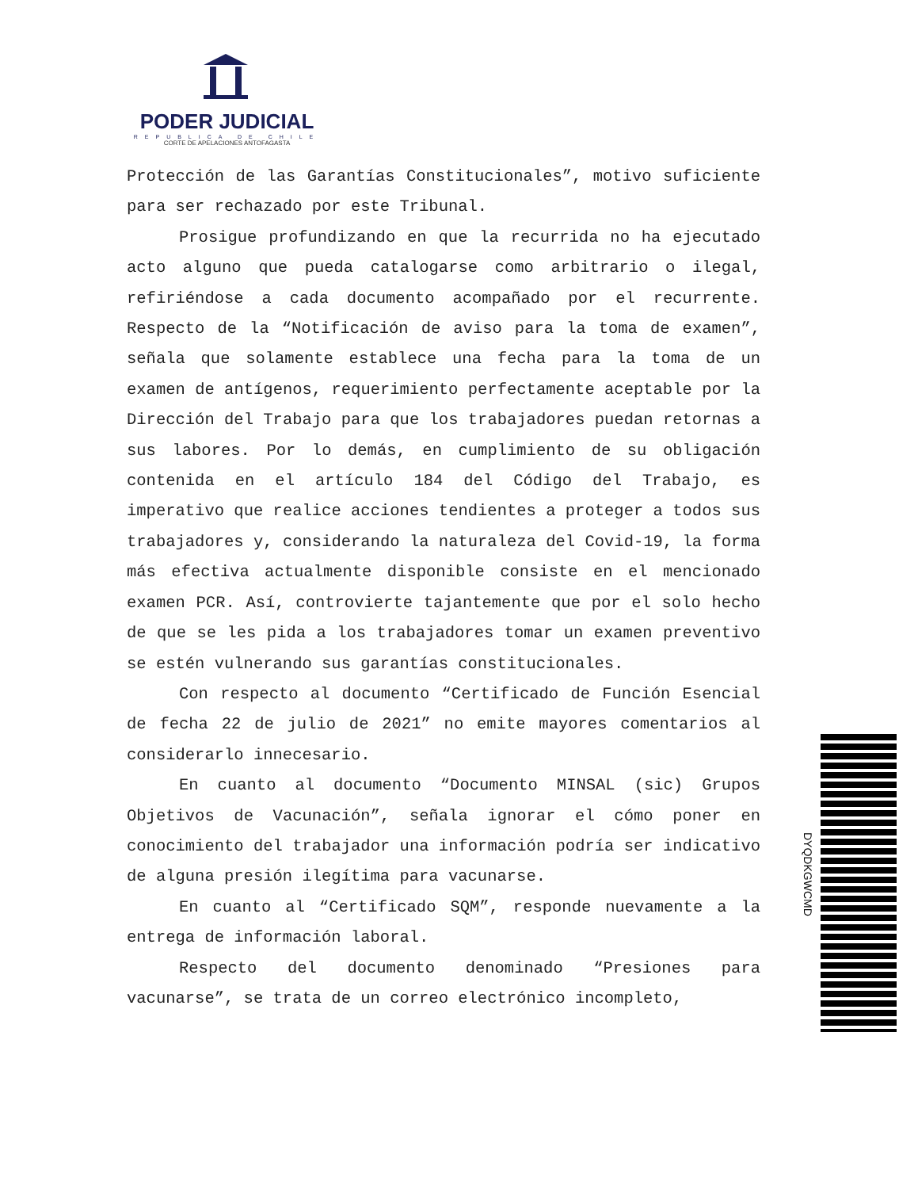PODER JUDICIAL
REPUBLICA DE CHILE
CORTE DE APELACIONES ANTOFAGASTA
Protección de las Garantías Constitucionales”, motivo suficiente para ser rechazado por este Tribunal.
Prosigue profundizando en que la recurrida no ha ejecutado acto alguno que pueda catalogarse como arbitrario o ilegal, refiriéndose a cada documento acompañado por el recurrente. Respecto de la “Notificación de aviso para la toma de examen”, señala que solamente establece una fecha para la toma de un examen de antígenos, requerimiento perfectamente aceptable por la Dirección del Trabajo para que los trabajadores puedan retornas a sus labores. Por lo demás, en cumplimiento de su obligación contenida en el artículo 184 del Código del Trabajo, es imperativo que realice acciones tendientes a proteger a todos sus trabajadores y, considerando la naturaleza del Covid-19, la forma más efectiva actualmente disponible consiste en el mencionado examen PCR. Así, controvierte tajantemente que por el solo hecho de que se les pida a los trabajadores tomar un examen preventivo se estén vulnerando sus garantías constitucionales.
Con respecto al documento “Certificado de Función Esencial de fecha 22 de julio de 2021” no emite mayores comentarios al considerarlo innecesario.
En cuanto al documento “Documento MINSAL (sic) Grupos Objetivos de Vacunación”, señala ignorar el cómo poner en conocimiento del trabajador una información podría ser indicativo de alguna presión ilegítima para vacunarse.
En cuanto al “Certificado SQM”, responde nuevamente a la entrega de información laboral.
Respecto del documento denominado “Presiones para vacunarse”, se trata de un correo electrónico incompleto,
DYQDKGWCMD